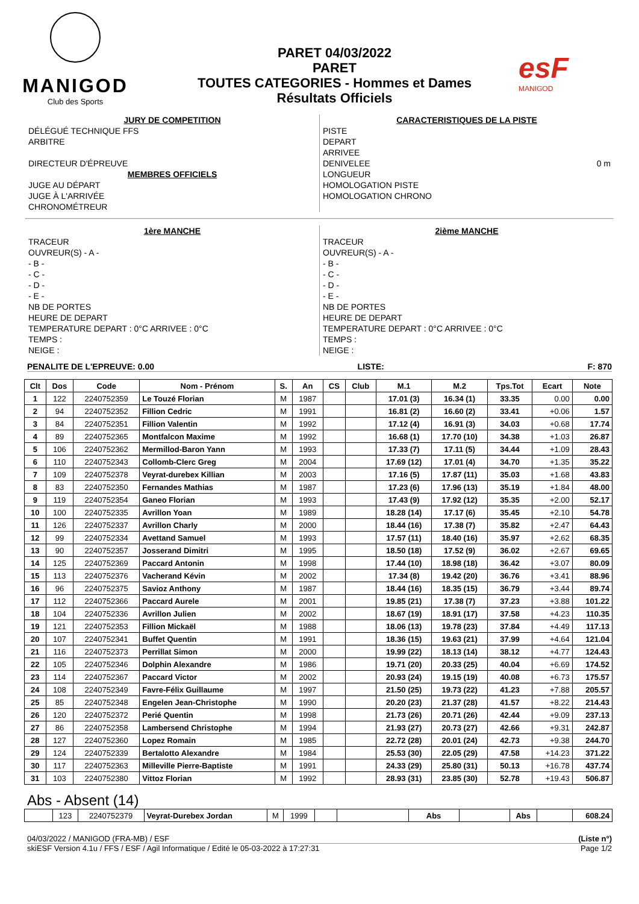MANIGOD
Club des Sports
PARET 04/03/2022
PARET
TOUTES CATEGORIES - Hommes et Dames
Résultats Officiels
esF
MANIGOD
JURY DE COMPETITION
DÉLÉGUÉ TECHNIQUE FFS
ARBITRE
DIRECTEUR D'ÉPREUVE
MEMBRES OFFICIELS
JUGE AU DÉPART
JUGE À L'ARRIVÉE
CHRONOMÉTREUR
CARACTERISTIQUES DE LA PISTE
PISTE
DEPART
ARRIVEE
DENIVELEE 0 m
LONGUEUR
HOMOLOGATION PISTE
HOMOLOGATION CHRONO
1ère MANCHE
TRACEUR
OUVREUR(S) - A -
- B -
- C -
- D -
- E -
NB DE PORTES
HEURE DE DEPART
TEMPERATURE DEPART : 0°C ARRIVEE : 0°C
TEMPS :
NEIGE :
2ième MANCHE
TRACEUR
OUVREUR(S) - A -
- B -
- C -
- D -
- E -
NB DE PORTES
HEURE DE DEPART
TEMPERATURE DEPART : 0°C ARRIVEE : 0°C
TEMPS :
NEIGE :
PENALITE DE L'EPREUVE: 0.00 LISTE: F: 870
| Clt | Dos | Code | Nom - Prénom | S. | An | CS | Club | M.1 | M.2 | Tps.Tot | Ecart | Note |
| --- | --- | --- | --- | --- | --- | --- | --- | --- | --- | --- | --- | --- |
| 1 | 122 | 2240752359 | Le Touzé Florian | M | 1987 | | | 17.01 (3) | 16.34 (1) | 33.35 | 0.00 | 0.00 |
| 2 | 94 | 2240752352 | Fillion Cedric | M | 1991 | | | 16.81 (2) | 16.60 (2) | 33.41 | +0.06 | 1.57 |
| 3 | 84 | 2240752351 | Fillion Valentin | M | 1992 | | | 17.12 (4) | 16.91 (3) | 34.03 | +0.68 | 17.74 |
| 4 | 89 | 2240752365 | Montfalcon Maxime | M | 1992 | | | 16.68 (1) | 17.70 (10) | 34.38 | +1.03 | 26.87 |
| 5 | 106 | 2240752362 | Mermillod-Baron Yann | M | 1993 | | | 17.33 (7) | 17.11 (5) | 34.44 | +1.09 | 28.43 |
| 6 | 110 | 2240752343 | Collomb-Clerc Greg | M | 2004 | | | 17.69 (12) | 17.01 (4) | 34.70 | +1.35 | 35.22 |
| 7 | 109 | 2240752378 | Veyrat-durebex Killian | M | 2003 | | | 17.16 (5) | 17.87 (11) | 35.03 | +1.68 | 43.83 |
| 8 | 83 | 2240752350 | Fernandes Mathias | M | 1987 | | | 17.23 (6) | 17.96 (13) | 35.19 | +1.84 | 48.00 |
| 9 | 119 | 2240752354 | Ganeo Florian | M | 1993 | | | 17.43 (9) | 17.92 (12) | 35.35 | +2.00 | 52.17 |
| 10 | 100 | 2240752335 | Avrillon Yoan | M | 1989 | | | 18.28 (14) | 17.17 (6) | 35.45 | +2.10 | 54.78 |
| 11 | 126 | 2240752337 | Avrillon Charly | M | 2000 | | | 18.44 (16) | 17.38 (7) | 35.82 | +2.47 | 64.43 |
| 12 | 99 | 2240752334 | Avettand Samuel | M | 1993 | | | 17.57 (11) | 18.40 (16) | 35.97 | +2.62 | 68.35 |
| 13 | 90 | 2240752357 | Josserand Dimitri | M | 1995 | | | 18.50 (18) | 17.52 (9) | 36.02 | +2.67 | 69.65 |
| 14 | 125 | 2240752369 | Paccard Antonin | M | 1998 | | | 17.44 (10) | 18.98 (18) | 36.42 | +3.07 | 80.09 |
| 15 | 113 | 2240752376 | Vacherand Kévin | M | 2002 | | | 17.34 (8) | 19.42 (20) | 36.76 | +3.41 | 88.96 |
| 16 | 96 | 2240752375 | Savioz Anthony | M | 1987 | | | 18.44 (16) | 18.35 (15) | 36.79 | +3.44 | 89.74 |
| 17 | 112 | 2240752366 | Paccard Aurele | M | 2001 | | | 19.85 (21) | 17.38 (7) | 37.23 | +3.88 | 101.22 |
| 18 | 104 | 2240752336 | Avrillon Julien | M | 2002 | | | 18.67 (19) | 18.91 (17) | 37.58 | +4.23 | 110.35 |
| 19 | 121 | 2240752353 | Fillion Mickaël | M | 1988 | | | 18.06 (13) | 19.78 (23) | 37.84 | +4.49 | 117.13 |
| 20 | 107 | 2240752341 | Buffet Quentin | M | 1991 | | | 18.36 (15) | 19.63 (21) | 37.99 | +4.64 | 121.04 |
| 21 | 116 | 2240752373 | Perrillat Simon | M | 2000 | | | 19.99 (22) | 18.13 (14) | 38.12 | +4.77 | 124.43 |
| 22 | 105 | 2240752346 | Dolphin Alexandre | M | 1986 | | | 19.71 (20) | 20.33 (25) | 40.04 | +6.69 | 174.52 |
| 23 | 114 | 2240752367 | Paccard Victor | M | 2002 | | | 20.93 (24) | 19.15 (19) | 40.08 | +6.73 | 175.57 |
| 24 | 108 | 2240752349 | Favre-Félix Guillaume | M | 1997 | | | 21.50 (25) | 19.73 (22) | 41.23 | +7.88 | 205.57 |
| 25 | 85 | 2240752348 | Engelen Jean-Christophe | M | 1990 | | | 20.20 (23) | 21.37 (28) | 41.57 | +8.22 | 214.43 |
| 26 | 120 | 2240752372 | Perié Quentin | M | 1998 | | | 21.73 (26) | 20.71 (26) | 42.44 | +9.09 | 237.13 |
| 27 | 86 | 2240752358 | Lambersend Christophe | M | 1994 | | | 21.93 (27) | 20.73 (27) | 42.66 | +9.31 | 242.87 |
| 28 | 127 | 2240752360 | Lopez Romain | M | 1985 | | | 22.72 (28) | 20.01 (24) | 42.73 | +9.38 | 244.70 |
| 29 | 124 | 2240752339 | Bertalotto Alexandre | M | 1984 | | | 25.53 (30) | 22.05 (29) | 47.58 | +14.23 | 371.22 |
| 30 | 117 | 2240752363 | Milleville Pierre-Baptiste | M | 1991 | | | 24.33 (29) | 25.80 (31) | 50.13 | +16.78 | 437.74 |
| 31 | 103 | 2240752380 | Vittoz Florian | M | 1992 | | | 28.93 (31) | 23.85 (30) | 52.78 | +19.43 | 506.87 |
Abs - Absent (14)
| | 123 | 2240752379 | Veyrat-Durebex Jordan | M | 1999 | | | Abs | | Abs | | 608.24 |
04/03/2022 / MANIGOD (FRA-MB) / ESF (Liste n°)
skiESF Version 4.1u / FFS / ESF / Agil Informatique / Edité le 05-03-2022 à 17:27:31 Page 1/2